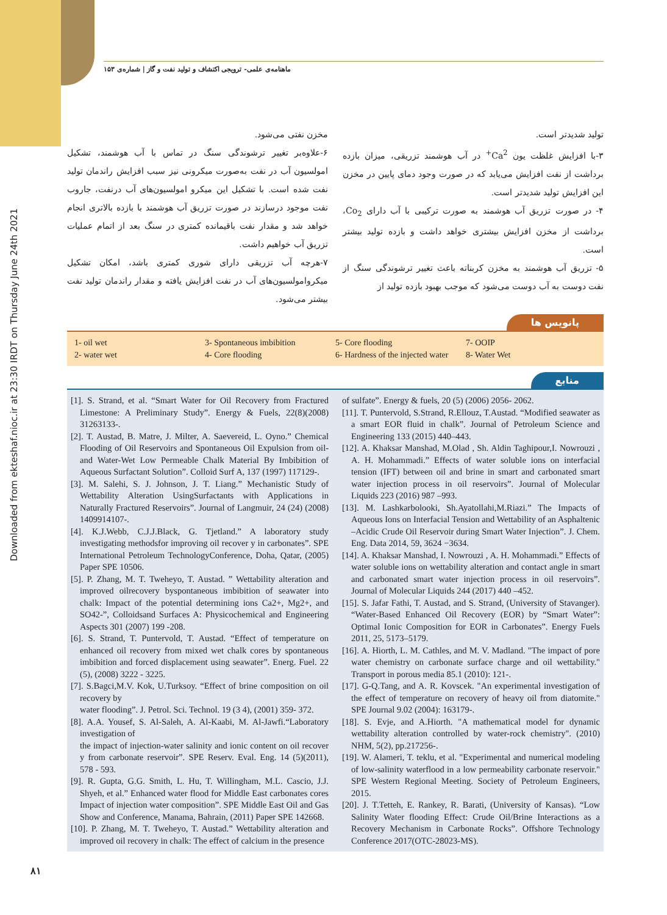Downloaded from ekteshaf.nioc.ir at 23:30 IRDT on Thursday June 24th 2021
ماهنامه‌ی علمی- ترویجی اکتشاف و تولید نفت و گاز | شماره‌ی ۱۵۳
تولید شدیدتر است.
۳-با افزایش غلظت یون Ca<sup>2+</sup> در آب هوشمند تزریقی، میزان بازده برداشت از نفت افزایش می‌یابد که در صورت وجود دمای پایین در مخزن این افزایش تولید شدیدتر است.
۴- در صورت تزریق آب هوشمند به صورت ترکیبی با آب دارای Co<sub>2</sub>، برداشت از مخزن افزایش بیشتری خواهد داشت و بازده تولید بیشتر است.
۵- تزریق آب هوشمند به مخزن کربناته باعث تغییر ترشوندگی سنگ از نفت دوست به آب دوست می‌شود که موجب بهبود بازده تولید از
مخزن نفتی می‌شود.
۶-علاوه‌بر تغییر ترشوندگی سنگ در تماس با آب هوشمند، تشکیل امولسیون آب در نفت به‌صورت میکرونی نیز سبب افزایش راندمان تولید نفت شده است. با تشکیل این میکرو امولسیون‌های آب درنفت، جاروب نفت موجود درسازند در صورت تزریق آب هوشمند با بازده بالاتری انجام خواهد شد و مقدار نفت باقیمانده کمتری در سنگ بعد از اتمام عملیات تزریق آب خواهیم داشت.
۷-هرچه آب تزریقی دارای شوری کمتری باشد، امکان تشکیل میکروامولسیون‌های آب در نفت افزایش یافته و مقدار راندمان تولید نفت بیشتر می‌شود.
پانویس ها
1- oil wet 3- Spontaneous imbibition 5- Core flooding 7- OOIP 2- water wet 4- Core flooding 6- Hardness of the injected water 8- Water Wet
منابع
[1]. S. Strand, et al. “Smart Water for Oil Recovery from Fractured Limestone: A Preliminary Study”. Energy & Fuels, 22(8)(2008) 31263133-.
[2]. T. Austad, B. Matre, J. Milter, A. Saevereid, L. Oyno.” Chemical Flooding of Oil Reservoirs and Spontaneous Oil Expulsion from oil-and Water-Wet Low Permeable Chalk Material By Imbibition of Aqueous Surfactant Solution”. Colloid Surf A, 137 (1997) 117129-.
[3]. M. Salehi, S. J. Johnson, J. T. Liang.” Mechanistic Study of Wettability Alteration UsingSurfactants with Applications in Naturally Fractured Reservoirs”. Journal of Langmuir, 24 (24) (2008) 1409914107-.
[4]. K.J.Webb, C.J.J.Black, G. Tjetland.” A laboratory study investigating methodsfor improving oil recover y in carbonates”. SPE International Petroleum TechnologyConference, Doha, Qatar, (2005) Paper SPE 10506.
[5]. P. Zhang, M. T. Tweheyo, T. Austad. ” Wettability alteration and improved oilrecovery byspontaneous imbibition of seawater into chalk: Impact of the potential determining ions Ca2+, Mg2+, and SO42-”, Colloidsand Surfaces A: Physicochemical and Engineering Aspects 301 (2007) 199 -208.
[6]. S. Strand, T. Puntervold, T. Austad. “Effect of temperature on enhanced oil recovery from mixed wet chalk cores by spontaneous imbibition and forced displacement using seawater”. Energ. Fuel. 22 (5), (2008) 3222 - 3225.
[7]. S.Bagci,M.V. Kok, U.Turksoy. “Effect of brine composition on oil recovery by
water flooding”. J. Petrol. Sci. Technol. 19 (3 4), (2001) 359- 372.
[8]. A.A. Yousef, S. Al-Saleh, A. Al-Kaabi, M. Al-Jawfi.“Laboratory investigation of
the impact of injection-water salinity and ionic content on oil recover y from carbonate reservoir”. SPE Reserv. Eval. Eng. 14 (5)(2011), 578 - 593.
[9]. R. Gupta, G.G. Smith, L. Hu, T. Willingham, M.L. Cascio, J.J. Shyeh, et al.” Enhanced water flood for Middle East carbonates cores Impact of injection water composition”. SPE Middle East Oil and Gas Show and Conference, Manama, Bahrain, (2011) Paper SPE 142668.
[10]. P. Zhang, M. T. Tweheyo, T. Austad.” Wettability alteration and improved oil recovery in chalk: The effect of calcium in the presence
of sulfate”. Energy & fuels, 20 (5) (2006) 2056- 2062.
[11]. T. Puntervold, S.Strand, R.Ellouz, T.Austad. “Modified seawater as a smart EOR fluid in chalk”. Journal of Petroleum Science and Engineering 133 (2015) 440–443.
[12]. A. Khaksar Manshad, M.Olad , Sh. Aldin Taghipour,I. Nowrouzi , A. H. Mohammadi.” Effects of water soluble ions on interfacial tension (IFT) between oil and brine in smart and carbonated smart water injection process in oil reservoirs”. Journal of Molecular Liquids 223 (2016) 987 –993.
[13]. M. Lashkarbolooki, Sh.Ayatollahi,M.Riazi.” The Impacts of Aqueous Ions on Interfacial Tension and Wettability of an Asphaltenic –Acidic Crude Oil Reservoir during Smart Water Injection”. J. Chem. Eng. Data 2014, 59, 3624 −3634.
[14]. A. Khaksar Manshad, I. Nowrouzi , A. H. Mohammadi.” Effects of water soluble ions on wettability alteration and contact angle in smart and carbonated smart water injection process in oil reservoirs”. Journal of Molecular Liquids 244 (2017) 440 –452.
[15]. S. Jafar Fathi, T. Austad, and S. Strand, (University of Stavanger). “Water-Based Enhanced Oil Recovery (EOR) by “Smart Water”: Optimal Ionic Composition for EOR in Carbonates”. Energy Fuels 2011, 25, 5173–5179.
[16]. A. Hiorth, L. M. Cathles, and M. V. Madland. "The impact of pore water chemistry on carbonate surface charge and oil wettability." Transport in porous media 85.1 (2010): 121-.
[17]. G-Q.Tang, and A. R. Kovscek. "An experimental investigation of the effect of temperature on recovery of heavy oil from diatomite." SPE Journal 9.02 (2004): 163179-.
[18]. S. Evje, and A.Hiorth. "A mathematical model for dynamic wettability alteration controlled by water-rock chemistry". (2010) NHM, 5(2), pp.217256-.
[19]. W. Alameri, T. teklu, et al. "Experimental and numerical modeling of low-salinity waterflood in a low permeability carbonate reservoir." SPE Western Regional Meeting. Society of Petroleum Engineers, 2015.
[20]. J. T.Tetteh, E. Rankey, R. Barati, (University of Kansas). “Low Salinity Water flooding Effect: Crude Oil/Brine Interactions as a Recovery Mechanism in Carbonate Rocks”. Offshore Technology Conference 2017(OTC-28023-MS).
۸۱